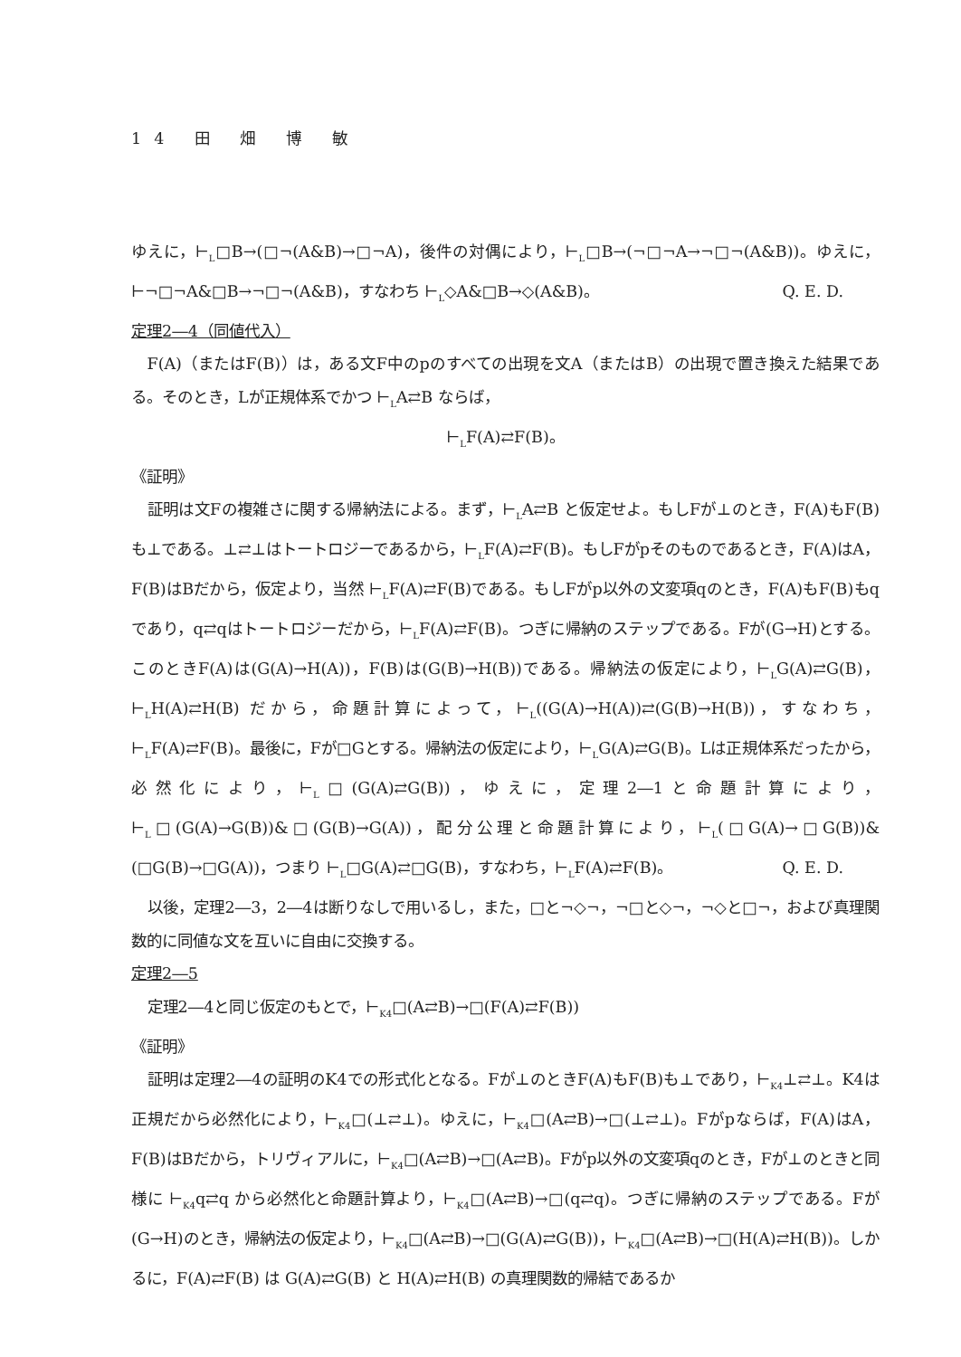14 田 畑 博 敏
ゆえに，⊢<sub>L</sub>□B→(□¬(A&B)→□¬A)，後件の対偶により，⊢<sub>L</sub>□B→(¬□¬A→¬□¬(A&B))。ゆえに，⊢¬□¬A&□B→¬□¬(A&B)，すなわち ⊢<sub>L</sub>◇A&□B→◇(A&B)。 Q. E. D.
定理2―4（同値代入）
F(A)（またはF(B)）は，ある文F中のpのすべての出現を文A（またはB）の出現で置き換えた結果である。そのとき，Lが正規体系でかつ ⊢<sub>L</sub>A⇄B ならば，
⊢<sub>L</sub>F(A)⇄F(B)。
《証明》
証明は文Fの複雑さに関する帰納法による。まず，⊢<sub>L</sub>A⇄B と仮定せよ。もしFが⊥のとき，F(A)もF(B)も⊥である。⊥⇄⊥はトートロジーであるから，⊢<sub>L</sub>F(A)⇄F(B)。もしFがpそのものであるとき，F(A)はA，F(B)はBだから，仮定より，当然 ⊢<sub>L</sub>F(A)⇄F(B)である。もしFがp以外の文変項qのとき，F(A)もF(B)もqであり，q⇄qはトートロジーだから，⊢<sub>L</sub>F(A)⇄F(B)。つぎに帰納のステップである。Fが(G→H)とする。このときF(A)は(G(A)→H(A))，F(B)は(G(B)→H(B))である。帰納法の仮定により，⊢<sub>L</sub>G(A)⇄G(B)，⊢<sub>L</sub>H(A)⇄H(B) だから，命題計算によって，⊢<sub>L</sub>((G(A)→H(A))⇄(G(B)→H(B))，すなわち，⊢<sub>L</sub>F(A)⇄F(B)。最後に，Fが□Gとする。帰納法の仮定により，⊢<sub>L</sub>G(A)⇄G(B)。Lは正規体系だったから，必然化により，⊢<sub>L</sub>□(G(A)⇄G(B))，ゆえに，定理2―1と命題計算により，⊢<sub>L</sub>□(G(A)→G(B))&□(G(B)→G(A))，配分公理と命題計算により，⊢<sub>L</sub>(□G(A)→□G(B))&(□G(B)→□G(A))，つまり ⊢<sub>L</sub>□G(A)⇄□G(B)，すなわち，⊢<sub>L</sub>F(A)⇄F(B)。 Q. E. D.
以後，定理2―3，2―4は断りなしで用いるし，また，□と¬◇¬，¬□と◇¬，¬◇と□¬，および真理関数的に同値な文を互いに自由に交換する。
定理2―5
定理2―4と同じ仮定のもとで，⊢<sub>K4</sub>□(A⇄B)→□(F(A)⇄F(B))
《証明》
証明は定理2―4の証明のK4での形式化となる。Fが⊥のときF(A)もF(B)も⊥であり，⊢<sub>K4</sub>⊥⇄⊥。K4は正規だから必然化により，⊢<sub>K4</sub>□(⊥⇄⊥)。ゆえに，⊢<sub>K4</sub>□(A⇄B)→□(⊥⇄⊥)。Fがpならば，F(A)はA，F(B)はBだから，トリヴィアルに，⊢<sub>K4</sub>□(A⇄B)→□(A⇄B)。Fがp以外の文変項qのとき，Fが⊥のときと同様に ⊢<sub>K4</sub>q⇄q から必然化と命題計算より，⊢<sub>K4</sub>□(A⇄B)→□(q⇄q)。つぎに帰納のステップである。Fが(G→H)のとき，帰納法の仮定より，⊢<sub>K4</sub>□(A⇄B)→□(G(A)⇄G(B))，⊢<sub>K4</sub>□(A⇄B)→□(H(A)⇄H(B))。しかるに，F(A)⇄F(B) は G(A)⇄G(B) と H(A)⇄H(B) の真理関数的帰結であるか